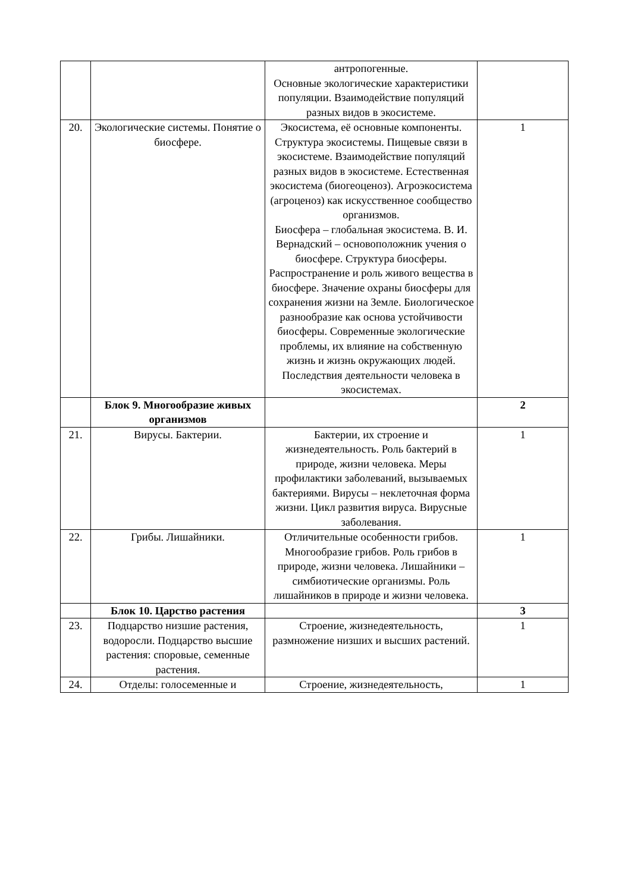| | | антропогенные. Основные экологические характеристики популяции. Взаимодействие популяций разных видов в экосистеме. | |
| 20. | Экологические системы. Понятие о биосфере. | Экосистема, её основные компоненты. Структура экосистемы. Пищевые связи в экосистеме. Взаимодействие популяций разных видов в экосистеме. Естественная экосистема (биогеоценоз). Агроэкосистема (агроценоз) как искусственное сообщество организмов. Биосфера – глобальная экосистема. В. И. Вернадский – основоположник учения о биосфере. Структура биосферы. Распространение и роль живого вещества в биосфере. Значение охраны биосферы для сохранения жизни на Земле. Биологическое разнообразие как основа устойчивости биосферы. Современные экологические проблемы, их влияние на собственную жизнь и жизнь окружающих людей. Последствия деятельности человека в экосистемах. | 1 |
| | Блок 9. Многообразие живых организмов | | 2 |
| 21. | Вирусы. Бактерии. | Бактерии, их строение и жизнедеятельность. Роль бактерий в природе, жизни человека. Меры профилактики заболеваний, вызываемых бактериями. Вирусы – неклеточная форма жизни. Цикл развития вируса. Вирусные заболевания. | 1 |
| 22. | Грибы. Лишайники. | Отличительные особенности грибов. Многообразие грибов. Роль грибов в природе, жизни человека. Лишайники – симбиотические организмы. Роль лишайников в природе и жизни человека. | 1 |
| | Блок 10. Царство растения | | 3 |
| 23. | Подцарство низшие растения, водоросли. Подцарство высшие растения: споровые, семенные растения. | Строение, жизнедеятельность, размножение низших и высших растений. | 1 |
| 24. | Отделы: голосеменные и | Строение, жизнедеятельность, | 1 |